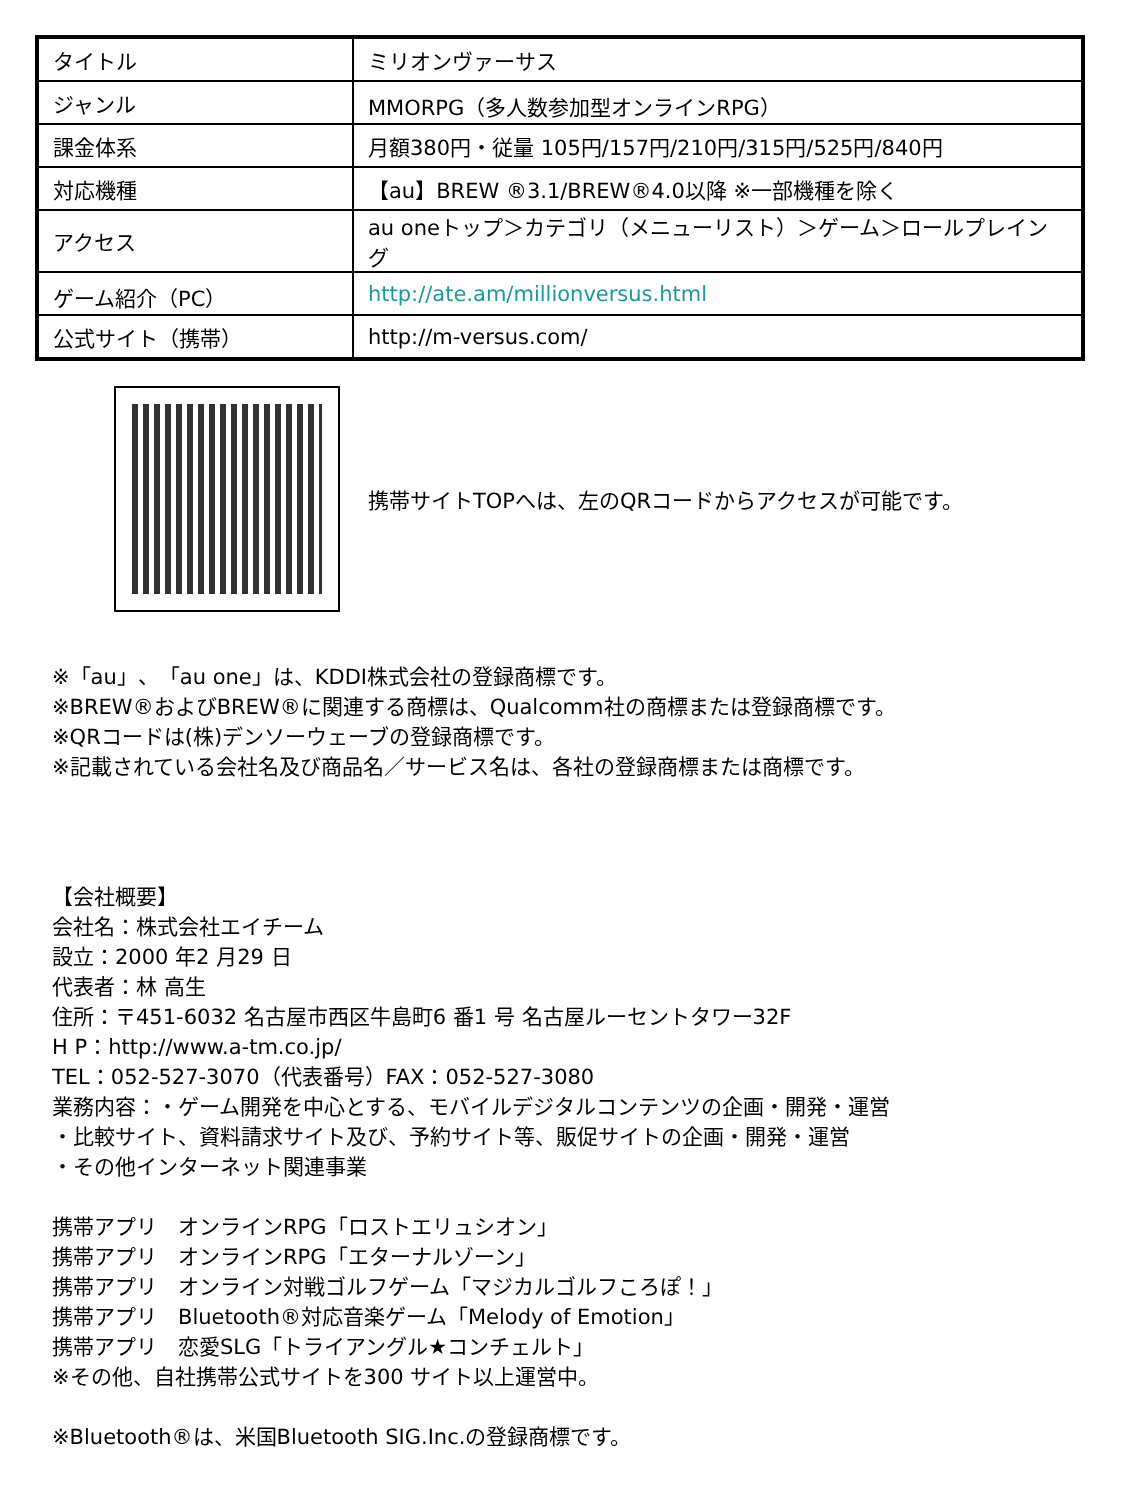| タイトル | ミリオンヴァーサス |
| ジャンル | MMORPG（多人数参加型オンラインRPG） |
| 課金体系 | 月額380円・従量 105円/157円/210円/315円/525円/840円 |
| 対応機種 | 【au】BREW ®3.1/BREW®4.0以降 ※一部機種を除く |
| アクセス | au oneトップ＞カテゴリ（メニューリスト）＞ゲーム＞ロールプレイング |
| ゲーム紹介（PC） | http://ate.am/millionversus.html |
| 公式サイト（携帯） | http://m-versus.com/ |
携帯サイトTOPへは、左のQRコードからアクセスが可能です。
※「au」、「au one」は、KDDI株式会社の登録商標です。
※BREW®およびBREW®に関連する商標は、Qualcomm社の商標または登録商標です。
※QRコードは(株)デンソーウェーブの登録商標です。
※記載されている会社名及び商品名／サービス名は、各社の登録商標または商標です。
【会社概要】
会社名：株式会社エイチーム
設立：2000 年2 月29 日
代表者：林 高生
住所：〒451-6032 名古屋市西区牛島町6 番1 号 名古屋ルーセントタワー32F
H P：http://www.a-tm.co.jp/
TEL：052-527-3070（代表番号）FAX：052-527-3080
業務内容：・ゲーム開発を中心とする、モバイルデジタルコンテンツの企画・開発・運営
・比較サイト、資料請求サイト及び、予約サイト等、販促サイトの企画・開発・運営
・その他インターネット関連事業
携帯アプリ　オンラインRPG「ロストエリュシオン」
携帯アプリ　オンラインRPG「エターナルゾーン」
携帯アプリ　オンライン対戦ゴルフゲーム「マジカルゴルフころぽ！」
携帯アプリ　Bluetooth®対応音楽ゲーム「Melody of Emotion」
携帯アプリ　恋愛SLG「トライアングル★コンチェルト」
※その他、自社携帯公式サイトを300 サイト以上運営中。
※Bluetooth®は、米国Bluetooth SIG.Inc.の登録商標です。